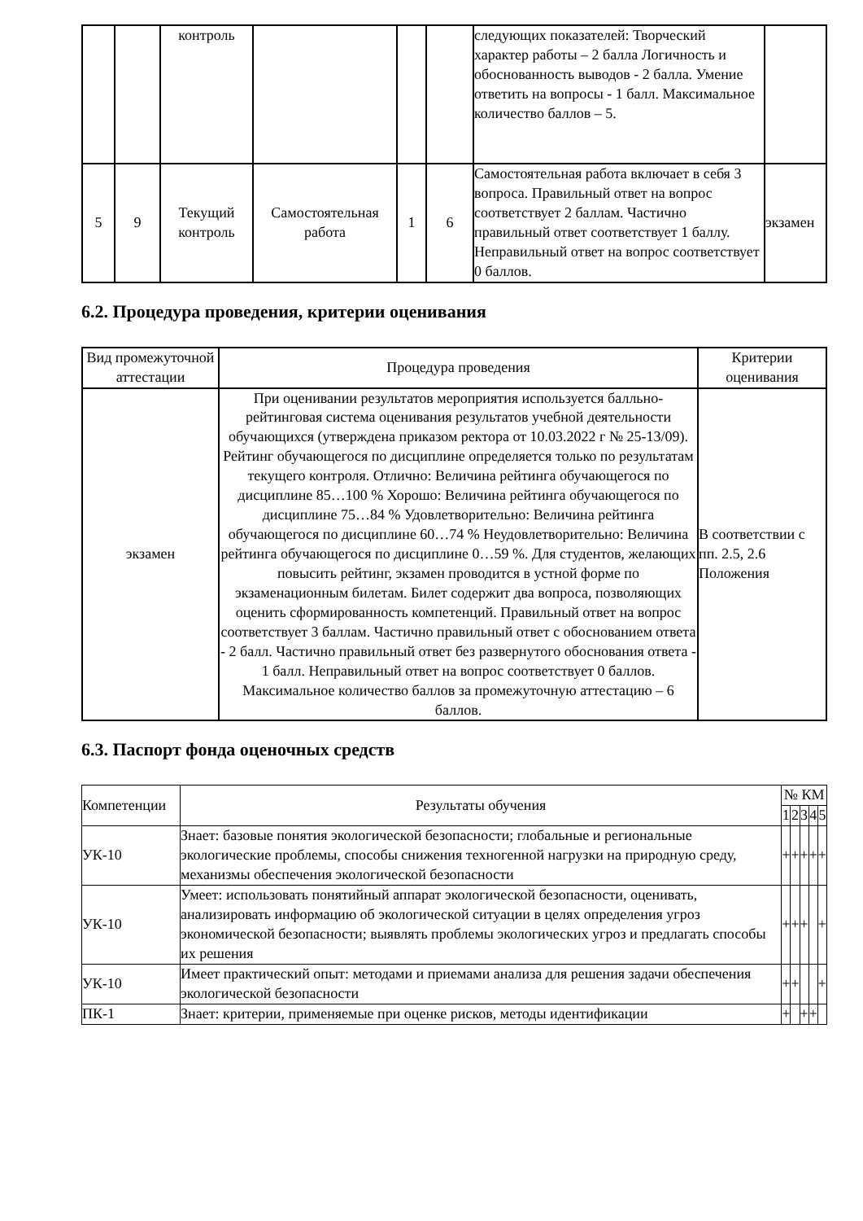| | | контроль | | | | следующих показателей: Творческий характер работы – 2 балла Логичность и обоснованность выводов - 2 балла. Умение ответить на вопросы - 1 балл. Максимальное количество баллов – 5. | |
| 5 | 9 | Текущий контроль | Самостоятельная работа | 1 | 6 | Самостоятельная работа включает в себя 3 вопроса. Правильный ответ на вопрос соответствует 2 баллам. Частично правильный ответ соответствует 1 баллу. Неправильный ответ на вопрос соответствует 0 баллов. | экзамен |
6.2. Процедура проведения, критерии оценивания
| Вид промежуточной аттестации | Процедура проведения | Критерии оценивания |
| экзамен | При оценивании результатов мероприятия используется балльно-рейтинговая система оценивания результатов учебной деятельности обучающихся (утверждена приказом ректора от 10.03.2022 г № 25-13/09). Рейтинг обучающегося по дисциплине определяется только по результатам текущего контроля. Отлично: Величина рейтинга обучающегося по дисциплине 85…100 % Хорошо: Величина рейтинга обучающегося по дисциплине 75…84 % Удовлетворительно: Величина рейтинга обучающегося по дисциплине 60…74 % Неудовлетворительно: Величина рейтинга обучающегося по дисциплине 0…59 %. Для студентов, желающих повысить рейтинг, экзамен проводится в устной форме по экзаменационным билетам. Билет содержит два вопроса, позволяющих оценить сформированность компетенций. Правильный ответ на вопрос соответствует 3 баллам. Частично правильный ответ с обоснованием ответа - 2 балл. Частично правильный ответ без развернутого обоснования ответа - 1 балл. Неправильный ответ на вопрос соответствует 0 баллов. Максимальное количество баллов за промежуточную аттестацию – 6 баллов. | В соответствии с пп. 2.5, 2.6 Положения |
6.3. Паспорт фонда оценочных средств
| Компетенции | Результаты обучения | № КМ | | | | |
| | | 1 | 2 | 3 | 4 | 5 |
| УК-10 | Знает: базовые понятия экологической безопасности; глобальные и региональные экологические проблемы, способы снижения техногенной нагрузки на природную среду, механизмы обеспечения экологической безопасности | + | + | + | + | + |
| УК-10 | Умеет: использовать понятийный аппарат экологической безопасности, оценивать, анализировать информацию об экологической ситуации в целях определения угроз экономической безопасности; выявлять проблемы экологических угроз и предлагать способы их решения | + | + | + | | + |
| УК-10 | Имеет практический опыт: методами и приемами анализа для решения задачи обеспечения экологической безопасности | + | + | | | + |
| ПК-1 | Знает: критерии, применяемые при оценке рисков, методы идентификации | + | | + | + | |